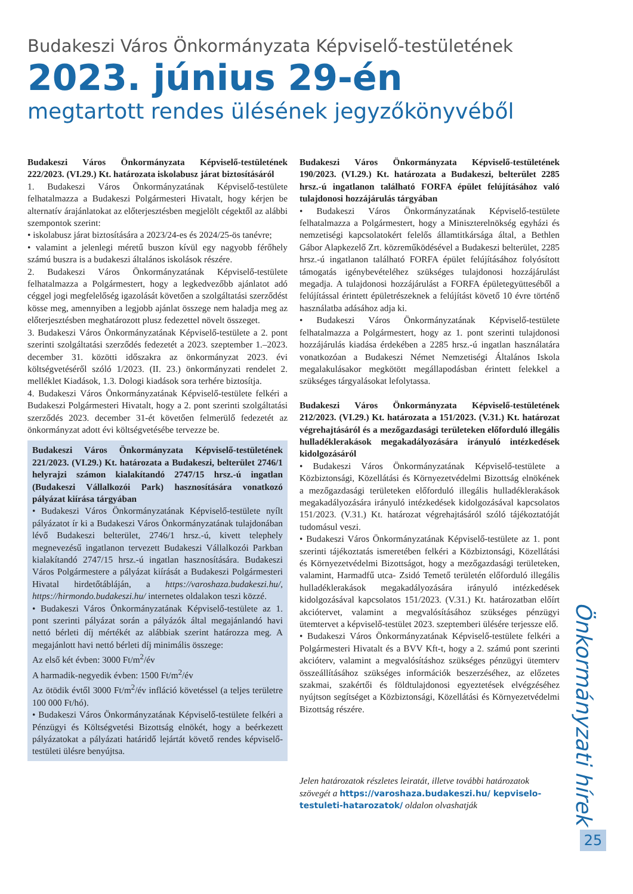Budakeszi Város Önkormányzata Képviselő-testületének
2023. június 29-én
megtartott rendes ülésének jegyzőkönyvéből
Budakeszi Város Önkormányzata Képviselő-testületének 222/2023. (VI.29.) Kt. határozata iskolabusz járat biztosításáról
1. Budakeszi Város Önkormányzatának Képviselő-testülete felhatalmazza a Budakeszi Polgármesteri Hivatalt, hogy kérjen be alternatív árajánlatokat az előterjesztésben megjelölt cégektől az alábbi szempontok szerint:
• iskolabusz járat biztosítására a 2023/24-es és 2024/25-ös tanévre;
• valamint a jelenlegi méretű buszon kívül egy nagyobb férőhely számú buszra is a budakeszi általános iskolások részére.
2. Budakeszi Város Önkormányzatának Képviselő-testülete felhatalmazza a Polgármestert, hogy a legkedvezőbb ajánlatot adó céggel jogi megfelelőség igazolását követően a szolgáltatási szerződést kösse meg, amennyiben a legjobb ajánlat összege nem haladja meg az előterjesztésben meghatározott plusz fedezettel növelt összeget.
3. Budakeszi Város Önkormányzatának Képviselő-testülete a 2. pont szerinti szolgáltatási szerződés fedezetét a 2023. szeptember 1.–2023. december 31. közötti időszakra az önkormányzat 2023. évi költségvetéséről szóló 1/2023. (II. 23.) önkormányzati rendelet 2. melléklet Kiadások, 1.3. Dologi kiadások sora terhére biztosítja.
4. Budakeszi Város Önkormányzatának Képviselő-testülete felkéri a Budakeszi Polgármesteri Hivatalt, hogy a 2. pont szerinti szolgáltatási szerződés 2023. december 31-ét követően felmerülő fedezetét az önkormányzat adott évi költségvetésébe tervezze be.
Budakeszi Város Önkormányzata Képviselő-testületének 221/2023. (VI.29.) Kt. határozata a Budakeszi, belterület 2746/1 helyrajzi számon kialakítandó 2747/15 hrsz.-ú ingatlan (Budakeszi Vállalkozói Park) hasznosítására vonatkozó pályázat kiírása tárgyában
• Budakeszi Város Önkormányzatának Képviselő-testülete nyílt pályázatot ír ki a Budakeszi Város Önkormányzatának tulajdonában lévő Budakeszi belterület, 2746/1 hrsz.-ú, kivett telephely megnevezésű ingatlanon tervezett Budakeszi Vállalkozói Parkban kialakítandó 2747/15 hrsz.-ú ingatlan hasznosítására. Budakeszi Város Polgármestere a pályázat kiírását a Budakeszi Polgármesteri Hivatal hirdetőtábláján, a https://varoshaza.budakeszi.hu/, https://hirmondo.budakeszi.hu/ internetes oldalakon teszi közzé.
• Budakeszi Város Önkormányzatának Képviselő-testülete az 1. pont szerinti pályázat során a pályázók által megajánlandó havi nettó bérleti díj mértékét az alábbiak szerint határozza meg. A megajánlott havi nettó bérleti díj minimális összege:
Az első két évben: 3000 Ft/m<sup>2</sup>/év
A harmadik-negyedik évben: 1500 Ft/m<sup>2</sup>/év
Az ötödik évtől 3000 Ft/m<sup>2</sup>/év infláció követéssel (a teljes területre 100 000 Ft/hó).
• Budakeszi Város Önkormányzatának Képviselő-testülete felkéri a Pénzügyi és Költségvetési Bizottság elnökét, hogy a beérkezett pályázatokat a pályázati határidő lejártát követő rendes képviselő-testületi ülésre benyújtsa.
Budakeszi Város Önkormányzata Képviselő-testületének 190/2023. (VI.29.) Kt. határozata a Budakeszi, belterület 2285 hrsz.-ú ingatlanon található FORFA épület felújításához való tulajdonosi hozzájárulás tárgyában
• Budakeszi Város Önkormányzatának Képviselő-testülete felhatalmazza a Polgármestert, hogy a Miniszterelnökség egyházi és nemzetiségi kapcsolatokért felelős államtitkársága által, a Bethlen Gábor Alapkezelő Zrt. közreműködésével a Budakeszi belterület, 2285 hrsz.-ú ingatlanon található FORFA épület felújításához folyósított támogatás igénybevételéhez szükséges tulajdonosi hozzájárulást megadja. A tulajdonosi hozzájárulást a FORFA épületegyütteséből a felújítással érintett épületrészeknek a felújítást követő 10 évre történő használatba adásához adja ki.
• Budakeszi Város Önkormányzatának Képviselő-testülete felhatalmazza a Polgármestert, hogy az 1. pont szerinti tulajdonosi hozzájárulás kiadása érdekében a 2285 hrsz.-ú ingatlan használatára vonatkozóan a Budakeszi Német Nemzetiségi Általános Iskola megalakulásakor megkötött megállapodásban érintett felekkel a szükséges tárgyalásokat lefolytassa.
Budakeszi Város Önkormányzata Képviselő-testületének 212/2023. (VI.29.) Kt. határozata a 151/2023. (V.31.) Kt. határozat végrehajtásáról és a mezőgazdasági területeken előforduló illegális hulladéklerakások megakadályozására irányuló intézkedések kidolgozásáról
• Budakeszi Város Önkormányzatának Képviselő-testülete a Közbiztonsági, Közellátási és Környezetvédelmi Bizottság elnökének a mezőgazdasági területeken előforduló illegális hulladéklerakások megakadályozására irányuló intézkedések kidolgozásával kapcsolatos 151/2023. (V.31.) Kt. határozat végrehajtásáról szóló tájékoztatóját tudomásul veszi.
• Budakeszi Város Önkormányzatának Képviselő-testülete az 1. pont szerinti tájékoztatás ismeretében felkéri a Közbiztonsági, Közellátási és Környezetvédelmi Bizottságot, hogy a mezőgazdasági területeken, valamint, Harmadfű utca- Zsidó Temető területén előforduló illegális hulladéklerakások megakadályozására irányuló intézkedések kidolgozásával kapcsolatos 151/2023. (V.31.) Kt. határozatban előírt akciótervet, valamint a megvalósításához szükséges pénzügyi ütemtervet a képviselő-testület 2023. szeptemberi ülésére terjessze elő.
• Budakeszi Város Önkormányzatának Képviselő-testülete felkéri a Polgármesteri Hivatalt és a BVV Kft-t, hogy a 2. számú pont szerinti akcióterv, valamint a megvalósításhoz szükséges pénzügyi ütemterv összeállításához szükséges információk beszerzéséhez, az előzetes szakmai, szakértői és földtulajdonosi egyeztetések elvégzéséhez nyújtson segítséget a Közbiztonsági, Közellátási és Környezetvédelmi Bizottság részére.
Jelen határozatok részletes leiratát, illetve további határozatok szövegét a https://varoshaza.budakeszi.hu/ kepviselo-testuleti-hatarozatok/ oldalon olvashatják
Önkormányzati hírek
25